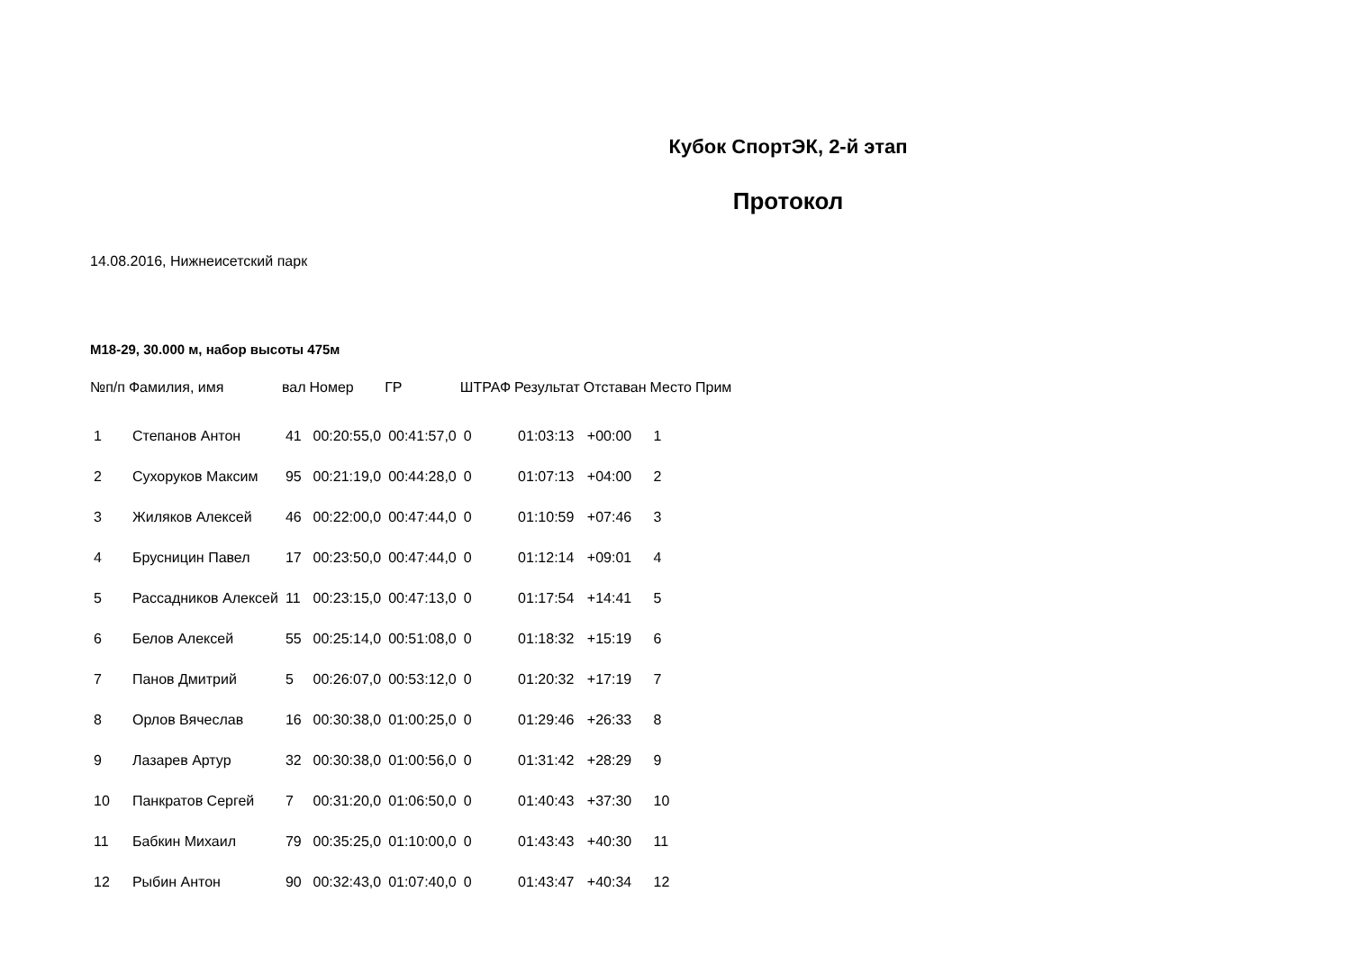Кубок СпортЭК, 2-й этап
Протокол
14.08.2016, Нижнеисетский парк
М18-29, 30.000 м, набор высоты 475м
| №п/п | Фамилия, имя | вал | Номер | ГР | ШТРАФ | Результат | Отставан | Место | Прим |
| --- | --- | --- | --- | --- | --- | --- | --- | --- | --- |
| 1 | Степанов Антон | 41 | 00:20:55,0 | 00:41:57,0 | 0 | 01:03:13 | +00:00 | 1 | |
| 2 | Сухоруков Максим | 95 | 00:21:19,0 | 00:44:28,0 | 0 | 01:07:13 | +04:00 | 2 | |
| 3 | Жиляков Алексей | 46 | 00:22:00,0 | 00:47:44,0 | 0 | 01:10:59 | +07:46 | 3 | |
| 4 | Брусницин Павел | 17 | 00:23:50,0 | 00:47:44,0 | 0 | 01:12:14 | +09:01 | 4 | |
| 5 | Рассадников Алексей | 11 | 00:23:15,0 | 00:47:13,0 | 0 | 01:17:54 | +14:41 | 5 | |
| 6 | Белов Алексей | 55 | 00:25:14,0 | 00:51:08,0 | 0 | 01:18:32 | +15:19 | 6 | |
| 7 | Панов Дмитрий | 5 | 00:26:07,0 | 00:53:12,0 | 0 | 01:20:32 | +17:19 | 7 | |
| 8 | Орлов Вячеслав | 16 | 00:30:38,0 | 01:00:25,0 | 0 | 01:29:46 | +26:33 | 8 | |
| 9 | Лазарев Артур | 32 | 00:30:38,0 | 01:00:56,0 | 0 | 01:31:42 | +28:29 | 9 | |
| 10 | Панкратов Сергей | 7 | 00:31:20,0 | 01:06:50,0 | 0 | 01:40:43 | +37:30 | 10 | |
| 11 | Бабкин Михаил | 79 | 00:35:25,0 | 01:10:00,0 | 0 | 01:43:43 | +40:30 | 11 | |
| 12 | Рыбин Антон | 90 | 00:32:43,0 | 01:07:40,0 | 0 | 01:43:47 | +40:34 | 12 | |